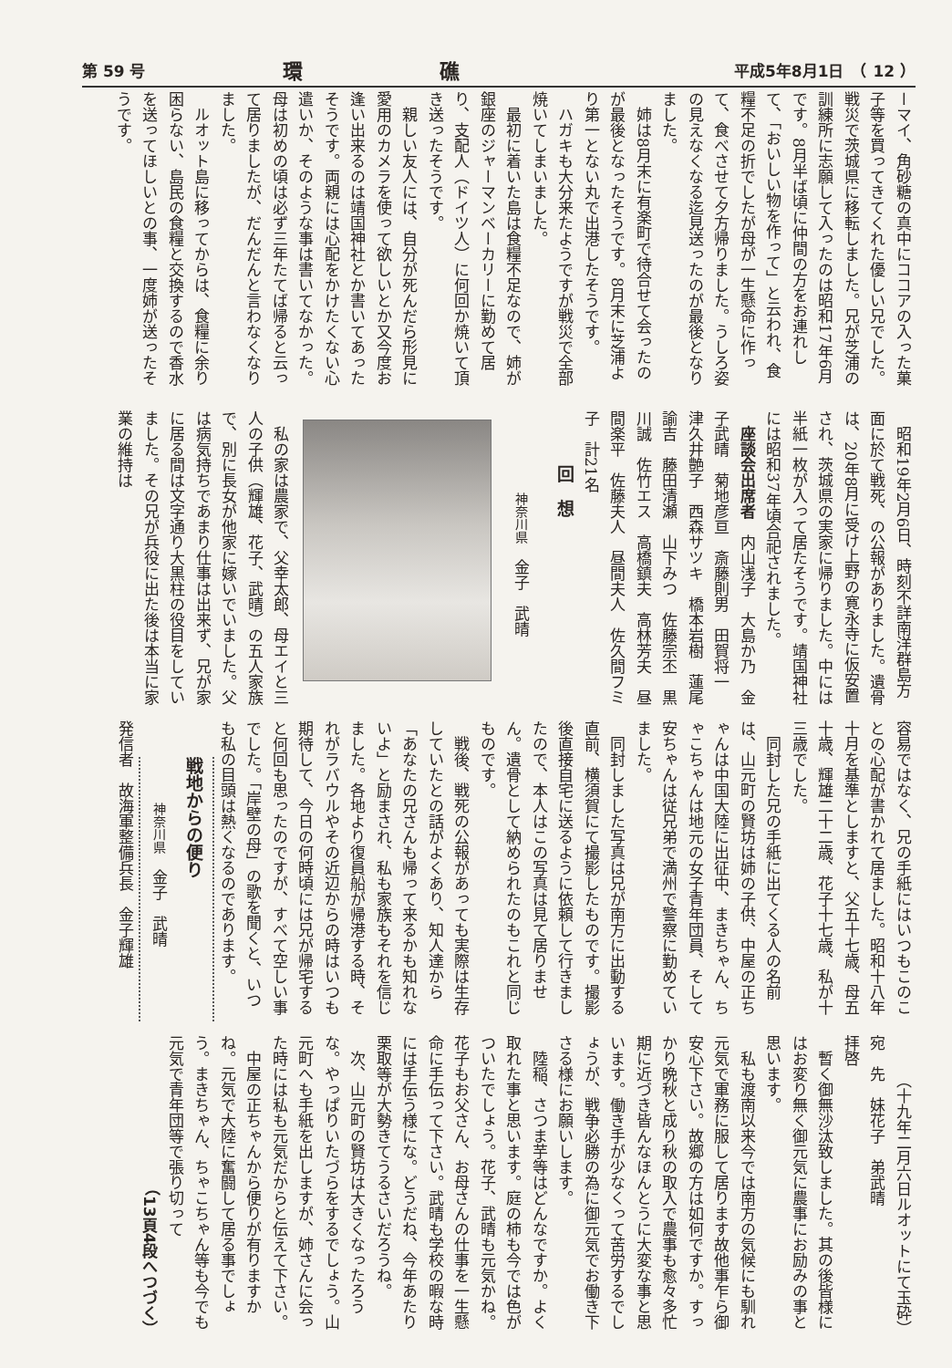第 59 号 環礁 平成5年8月1日　（ 12 ）
ーマイ、角砂糖の真中にココアの入った菓子等を買ってきてくれた優しい兄でした。戦災で茨城県に移転しました。兄が芝浦の訓練所に志願して入ったのは昭和17年6月です。8月半ば頃に仲間の方をお連れして、「おいしい物を作って」と云われ、食糧不足の折でしたが母が一生懸命に作って、食べさせて夕方帰りました。うしろ姿の見えなくなる迄見送ったのが最後となりました。
姉は8月末に有楽町で待合せて会ったのが最後となったそうです。8月末に芝浦より第一とない丸で出港したそうです。
ハガキも大分来たようですが戦災で全部焼いてしまいました。
最初に着いた島は食糧不足なので、姉が銀座のジャーマンベーカリーに勤めて居り、支配人（ドイツ人）に何回か焼いて頂き送ったそうです。
親しい友人には、自分が死んだら形見に愛用のカメラを使って欲しいとか又今度お逢い出来るのは靖国神社とか書いてあったそうです。両親には心配をかけたくない心遣いか、そのような事は書いてなかった。母は初めの頃は必ず三年たてば帰ると云って居りましたが、だんだんと言わなくなりました。
ルオット島に移ってからは、食糧に余り困らない、島民の食糧と交換するので香水を送ってほしいとの事、一度姉が送ったそうです。
昭和19年2月6日、時刻不詳南洋群島方面に於て戦死、の公報がありました。遺骨は、20年8月に受け上野の寛永寺に仮安置され、茨城県の実家に帰りました。中には半紙一枚が入って居たそうです。靖国神社には昭和37年頃合祀されました。
座談会出席者　内山浅子　大島か乃　金子武晴　菊地彦亘　斎藤則男　田賀将一　津久井艶子　西森サツキ　橋本岩樹　蓮尾諭吉　藤田清瀬　山下みつ　佐藤宗丕　黒川誠　佐竹エス　高橋鎮夫　高林芳夫　昼間楽平　佐藤夫人　昼間夫人　佐久間フミ子　計21名
回　想
神奈川県　金子　武晴
私の家は農家で、父幸太郎、母エイと三人の子供（輝雄、花子、武晴）の五人家族で、別に長女が他家に嫁いでいました。父は病気持ちであまり仕事は出来ず、兄が家に居る間は文字通り大黒柱の役目をしていました。その兄が兵役に出た後は本当に家業の維持は
容易ではなく、兄の手紙にはいつもこのことの心配が書かれて居ました。昭和十八年十月を基準としますと、父五十七歳、母五十歳、輝雄二十二歳、花子十七歳、私が十三歳でした。
同封した兄の手紙に出てくる人の名前は、山元町の賢坊は姉の子供、中屋の正ちゃんは中国大陸に出征中、まきちゃん、ちゃこちゃんは地元の女子青年団員、そして安ちゃんは従兄弟で満州で警察に勤めていました。
同封しました写真は兄が南方に出動する直前、横須賀にて撮影したものです。撮影後直接自宅に送るように依頼して行きましたので、本人はこの写真は見て居りません。遺骨として納められたのもこれと同じものです。
戦後、戦死の公報があっても実際は生存していたとの話がよくあり、知人達から「あなたの兄さんも帰って来るかも知れないよ」と励まされ、私も家族もそれを信じました。各地より復員船が帰港する時、それがラバウルやその近辺からの時はいつも期待して、今日の何時頃には兄が帰宅すると何回も思ったのですが、すべて空しい事でした。「岸壁の母」の歌を聞くと、いつも私の目頭は熱くなるのであります。
戦地からの便り
神奈川県　金子　武晴
発信者　故海軍整備兵長　金子輝雄
（十九年二月六日ルオットにて玉砕）
宛　先　妹花子　弟武晴
拝啓
暫く御無沙汰致しました。其の後皆様にはお変り無く御元気に農事にお励みの事と思います。
私も渡南以来今では南方の気候にも馴れ元気で軍務に服して居ります故他事乍ら御安心下さい。故郷の方は如何ですか。すっかり晩秋と成り秋の取入で農事も愈々多忙期に近づき皆んなほんとうに大変な事と思います。働き手が少なくって苦労するでしょうが、戦争必勝の為に御元気でお働き下さる様にお願いします。
陸稲、さつま芋等はどんなですか。よく取れた事と思います。庭の柿も今では色がついたでしょう。花子、武晴も元気かね。花子もお父さん、お母さんの仕事を一生懸命に手伝って下さい。武晴も学校の暇な時には手伝う様にな。どうだね、今年あたり栗取等が大勢きてうるさいだろうね。
次、山元町の賢坊は大きくなったろうな。やっぱりいたづらをするでしょう。山元町へも手紙を出しますが、姉さんに会った時には私も元気だからと伝えて下さい。
中屋の正ちゃんから便りが有りますかね。元気で大陸に奮闘して居る事でしょう。まきちゃん、ちゃこちゃん等も今でも元気で青年団等で張り切って
（13頁4段へつづく）